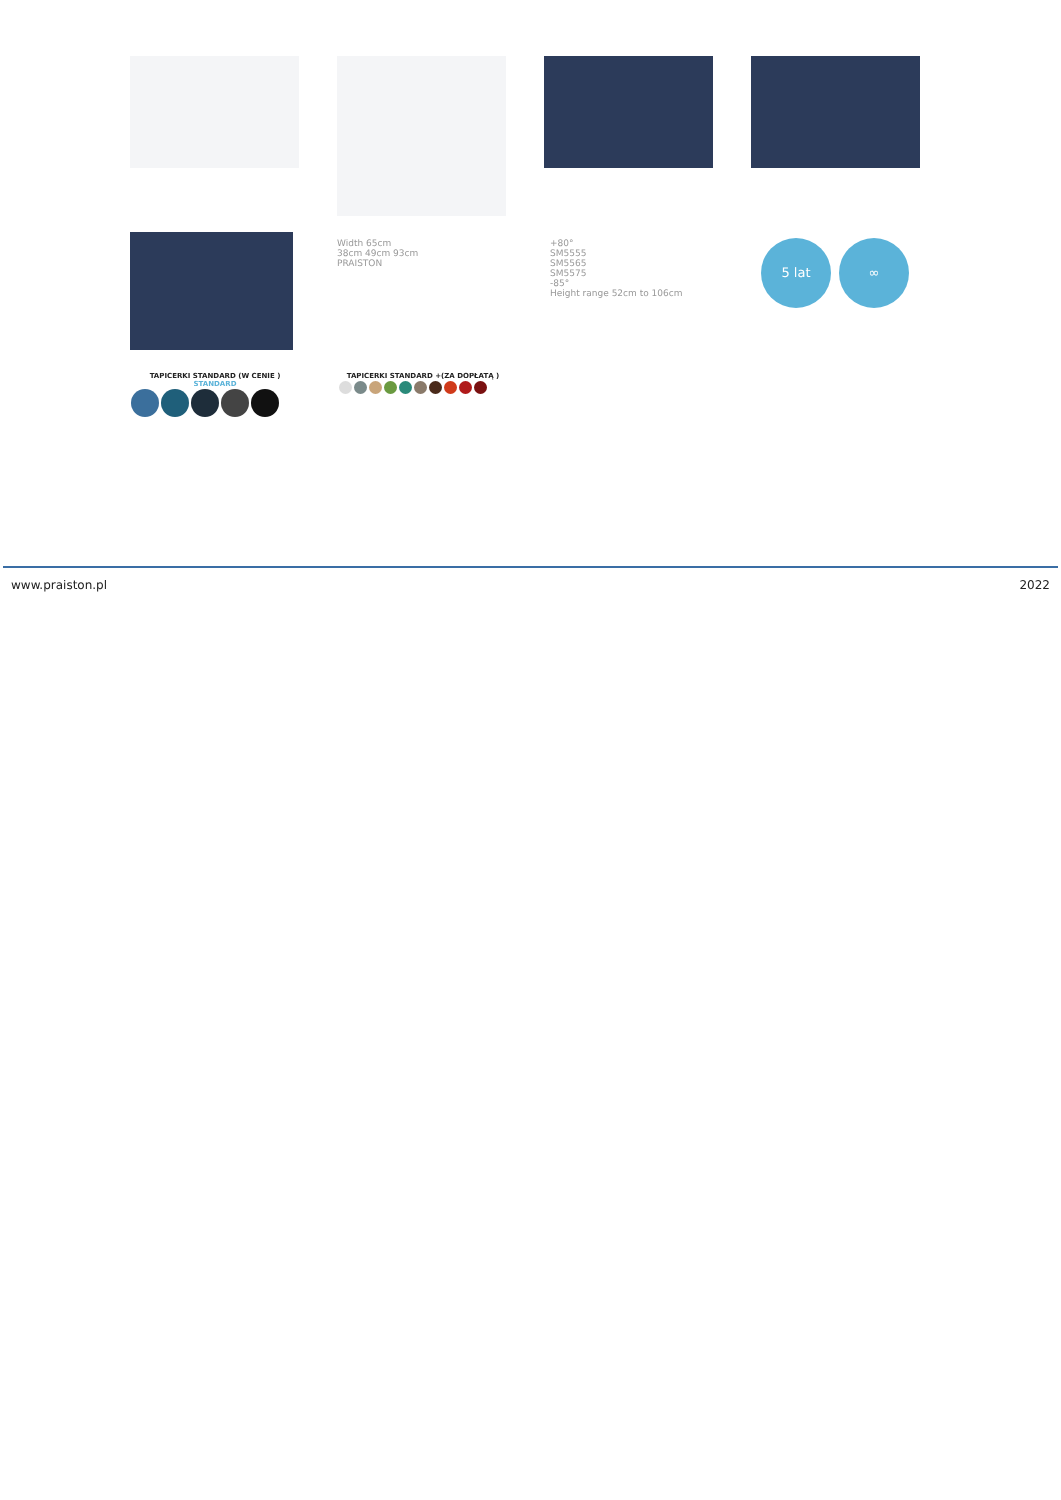Width 65cm
38cm 49cm 93cm
PRAISTON
+80°
SM5555
SM5565
SM5575
-85°
Height range 52cm to 106cm
5 lat ∞
TAPICERKI STANDARD (W CENIE )
STANDARD
TAPICERKI STANDARD +(ZA DOPŁATĄ )
www.praiston.pl 2022